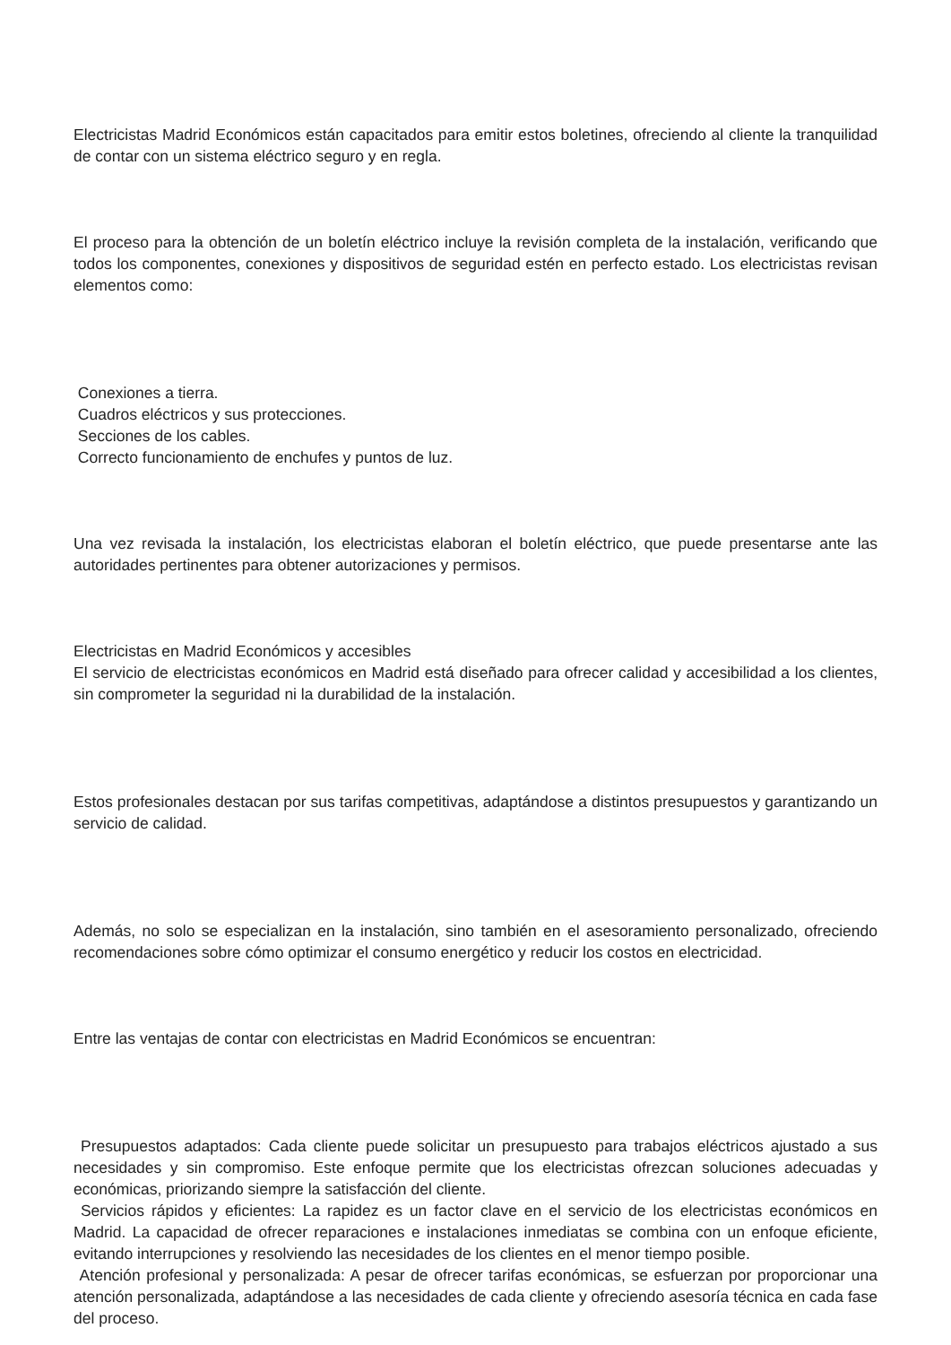Electricistas Madrid Económicos están capacitados para emitir estos boletines, ofreciendo al cliente la tranquilidad de contar con un sistema eléctrico seguro y en regla.
El proceso para la obtención de un boletín eléctrico incluye la revisión completa de la instalación, verificando que todos los componentes, conexiones y dispositivos de seguridad estén en perfecto estado. Los electricistas revisan elementos como:
Conexiones a tierra.
Cuadros eléctricos y sus protecciones.
Secciones de los cables.
Correcto funcionamiento de enchufes y puntos de luz.
Una vez revisada la instalación, los electricistas elaboran el boletín eléctrico, que puede presentarse ante las autoridades pertinentes para obtener autorizaciones y permisos.
Electricistas en Madrid Económicos y accesibles
El servicio de electricistas económicos en Madrid está diseñado para ofrecer calidad y accesibilidad a los clientes, sin comprometer la seguridad ni la durabilidad de la instalación.
Estos profesionales destacan por sus tarifas competitivas, adaptándose a distintos presupuestos y garantizando un servicio de calidad.
Además, no solo se especializan en la instalación, sino también en el asesoramiento personalizado, ofreciendo recomendaciones sobre cómo optimizar el consumo energético y reducir los costos en electricidad.
Entre las ventajas de contar con electricistas en Madrid Económicos se encuentran:
Presupuestos adaptados: Cada cliente puede solicitar un presupuesto para trabajos eléctricos ajustado a sus necesidades y sin compromiso. Este enfoque permite que los electricistas ofrezcan soluciones adecuadas y económicas, priorizando siempre la satisfacción del cliente.
Servicios rápidos y eficientes: La rapidez es un factor clave en el servicio de los electricistas económicos en Madrid. La capacidad de ofrecer reparaciones e instalaciones inmediatas se combina con un enfoque eficiente, evitando interrupciones y resolviendo las necesidades de los clientes en el menor tiempo posible.
Atención profesional y personalizada: A pesar de ofrecer tarifas económicas, se esfuerzan por proporcionar una atención personalizada, adaptándose a las necesidades de cada cliente y ofreciendo asesoría técnica en cada fase del proceso.